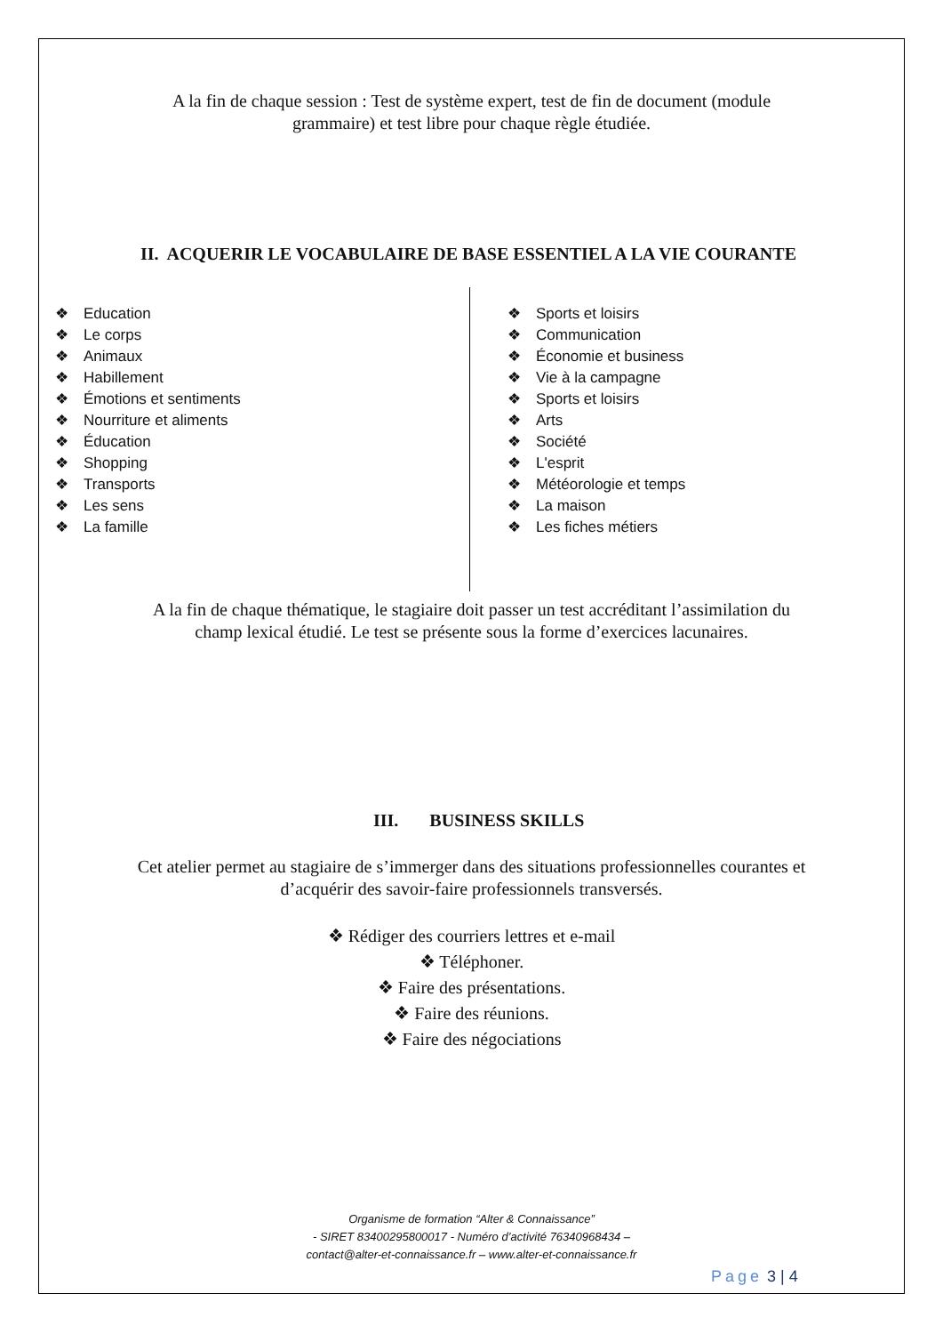A la fin de chaque session : Test de système expert, test de fin de document (module
grammaire) et test libre pour chaque règle étudiée.
II. ACQUERIR LE VOCABULAIRE DE BASE ESSENTIEL A LA VIE COURANTE
❖ Education
❖ Le corps
❖ Animaux
❖ Habillement
❖ Émotions et sentiments
❖ Nourriture et aliments
❖ Éducation
❖ Shopping
❖ Transports
❖ Les sens
❖ La famille
❖ Sports et loisirs
❖ Communication
❖ Économie et business
❖ Vie à la campagne
❖ Sports et loisirs
❖ Arts
❖ Société
❖ L'esprit
❖ Météorologie et temps
❖ La maison
❖ Les fiches métiers
A la fin de chaque thématique, le stagiaire doit passer un test accréditant l’assimilation du
champ lexical étudié. Le test se présente sous la forme d’exercices lacunaires.
III. BUSINESS SKILLS
Cet atelier permet au stagiaire de s’immerger dans des situations professionnelles courantes et
d’acquérir des savoir-faire professionnels transversés.
❖ Rédiger des courriers lettres et e-mail
❖ Téléphoner.
❖ Faire des présentations.
❖ Faire des réunions.
❖ Faire des négociations
Organisme de formation “Alter & Connaissance”
- SIRET 83400295800017 - Numéro d’activité 76340968434 –
contact@alter-et-connaissance.fr – www.alter-et-connaissance.fr
Page 3 | 4